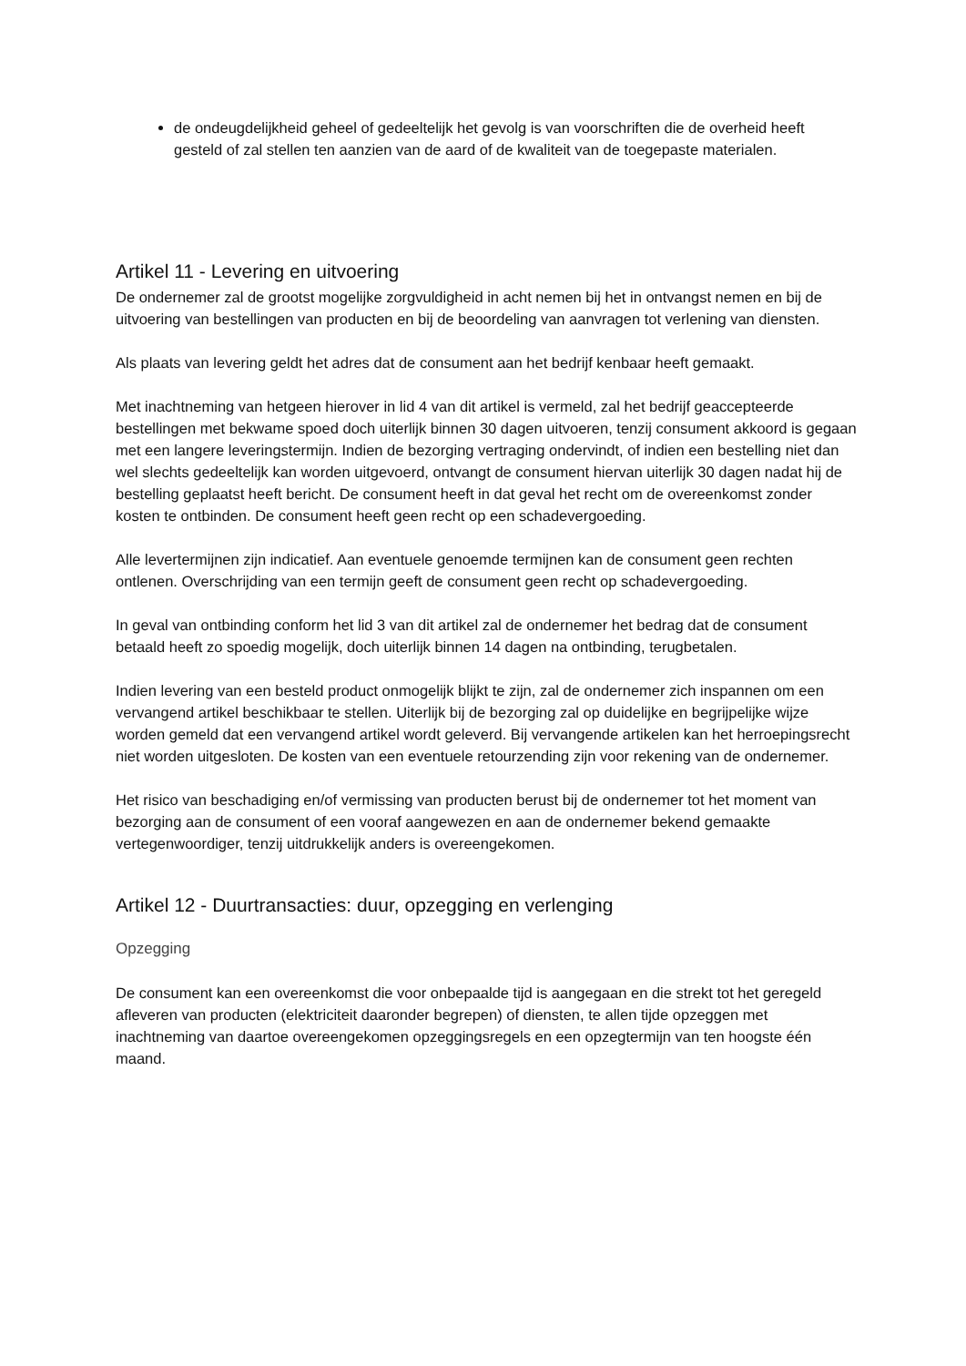de ondeugdelijkheid geheel of gedeeltelijk het gevolg is van voorschriften die de overheid heeft gesteld of zal stellen ten aanzien van de aard of de kwaliteit van de toegepaste materialen.
Artikel 11 - Levering en uitvoering
De ondernemer zal de grootst mogelijke zorgvuldigheid in acht nemen bij het in ontvangst nemen en bij de uitvoering van bestellingen van producten en bij de beoordeling van aanvragen tot verlening van diensten.
Als plaats van levering geldt het adres dat de consument aan het bedrijf kenbaar heeft gemaakt.
Met inachtneming van hetgeen hierover in lid 4 van dit artikel is vermeld, zal het bedrijf geaccepteerde bestellingen met bekwame spoed doch uiterlijk binnen 30 dagen uitvoeren, tenzij consument akkoord is gegaan met een langere leveringstermijn. Indien de bezorging vertraging ondervindt, of indien een bestelling niet dan wel slechts gedeeltelijk kan worden uitgevoerd, ontvangt de consument hiervan uiterlijk 30 dagen nadat hij de bestelling geplaatst heeft bericht. De consument heeft in dat geval het recht om de overeenkomst zonder kosten te ontbinden. De consument heeft geen recht op een schadevergoeding.
Alle levertermijnen zijn indicatief. Aan eventuele genoemde termijnen kan de consument geen rechten ontlenen. Overschrijding van een termijn geeft de consument geen recht op schadevergoeding.
In geval van ontbinding conform het lid 3 van dit artikel zal de ondernemer het bedrag dat de consument betaald heeft zo spoedig mogelijk, doch uiterlijk binnen 14 dagen na ontbinding, terugbetalen.
Indien levering van een besteld product onmogelijk blijkt te zijn, zal de ondernemer zich inspannen om een vervangend artikel beschikbaar te stellen. Uiterlijk bij de bezorging zal op duidelijke en begrijpelijke wijze worden gemeld dat een vervangend artikel wordt geleverd. Bij vervangende artikelen kan het herroepingsrecht niet worden uitgesloten. De kosten van een eventuele retourzending zijn voor rekening van de ondernemer.
Het risico van beschadiging en/of vermissing van producten berust bij de ondernemer tot het moment van bezorging aan de consument of een vooraf aangewezen en aan de ondernemer bekend gemaakte vertegenwoordiger, tenzij uitdrukkelijk anders is overeengekomen.
Artikel 12 - Duurtransacties: duur, opzegging en verlenging
Opzegging
De consument kan een overeenkomst die voor onbepaalde tijd is aangegaan en die strekt tot het geregeld afleveren van producten (elektriciteit daaronder begrepen) of diensten, te allen tijde opzeggen met inachtneming van daartoe overeengekomen opzeggingsregels en een opzegtermijn van ten hoogste één maand.